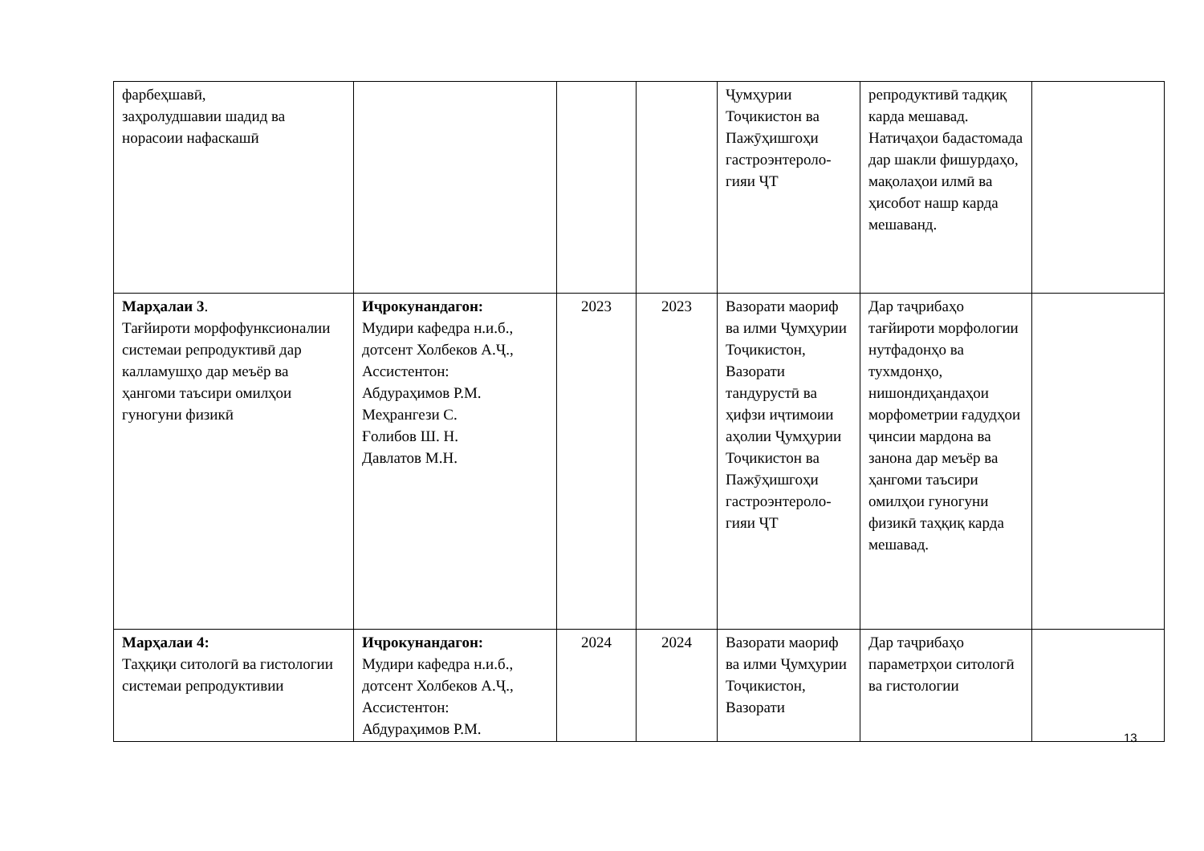| фарбеҳшавӣ, заҳролудшавии шадид ва норасоии нафаскашӣ | | | | Ҷумҳурии Тоҷикистон ва Пажӯҳишгоҳи гастроэнтероло-гияи ҶТ | репродуктивӣ тадқиқ карда мешавад. Натиҷаҳои бадастомада дар шакли фишурдаҳо, мақолаҳои илмӣ ва ҳисобот нашр карда мешаванд. | |
| Марҳалаи 3 . Тағйироти морфофунксионалии системаи репродуктивӣ дар калламушҳо дар меъёр ва ҳангоми таъсири омилҳои гуногуни физикӣ | Иҷрокунандагон: Мудири кафедра н.и.б., дотсент Холбеков А.Ҷ., Ассистентон: Абдураҳимов Р.М. Меҳрангези С. Ғолибов Ш. Н. Давлатов М.Н. | 2023 | 2023 | Вазорати маориф ва илми Ҷумҳурии Тоҷикистон, Вазорати тандурустӣ ва ҳифзи иҷтимоии аҳолии Ҷумҳурии Тоҷикистон ва Пажӯҳишгоҳи гастроэнтероло-гияи ҶТ | Дар таҷрибаҳо тағйироти морфологии нутфадонҳо ва тухмдонҳо, нишондиҳандаҳои морфометрии ғадудҳои ҷинсии мардона ва занона дар меъёр ва ҳангоми таъсири омилҳои гуногуни физикӣ таҳқиқ карда мешавад. | |
| Марҳалаи 4: Таҳқиқи ситологӣ ва гистологии системаи репродуктивии | Иҷрокунандагон: Мудири кафедра н.и.б., дотсент Холбеков А.Ҷ., Ассистентон: Абдураҳимов Р.М. | 2024 | 2024 | Вазорати маориф ва илми Ҷумҳурии Тоҷикистон, Вазорати | Дар таҷрибаҳо параметрҳои ситологӣ ва гистологии | |
13